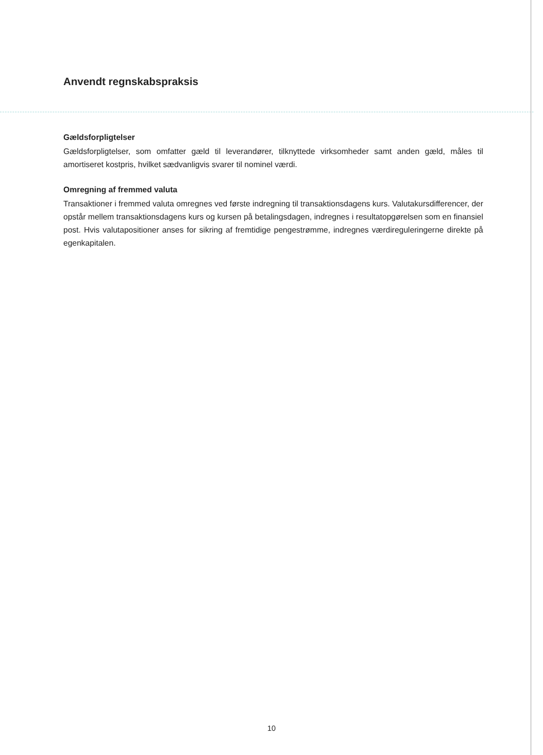Anvendt regnskabspraksis
Gældsforpligtelser
Gældsforpligtelser, som omfatter gæld til leverandører, tilknyttede virksomheder samt anden gæld, måles til amortiseret kostpris, hvilket sædvanligvis svarer til nominel værdi.
Omregning af fremmed valuta
Transaktioner i fremmed valuta omregnes ved første indregning til transaktionsdagens kurs. Valutakursdifferencer, der opstår mellem transaktionsdagens kurs og kursen på betalingsdagen, indregnes i resultatopgørelsen som en finansiel post. Hvis valutapositioner anses for sikring af fremtidige pengestrømme, indregnes værdireguleringerne direkte på egenkapitalen.
10